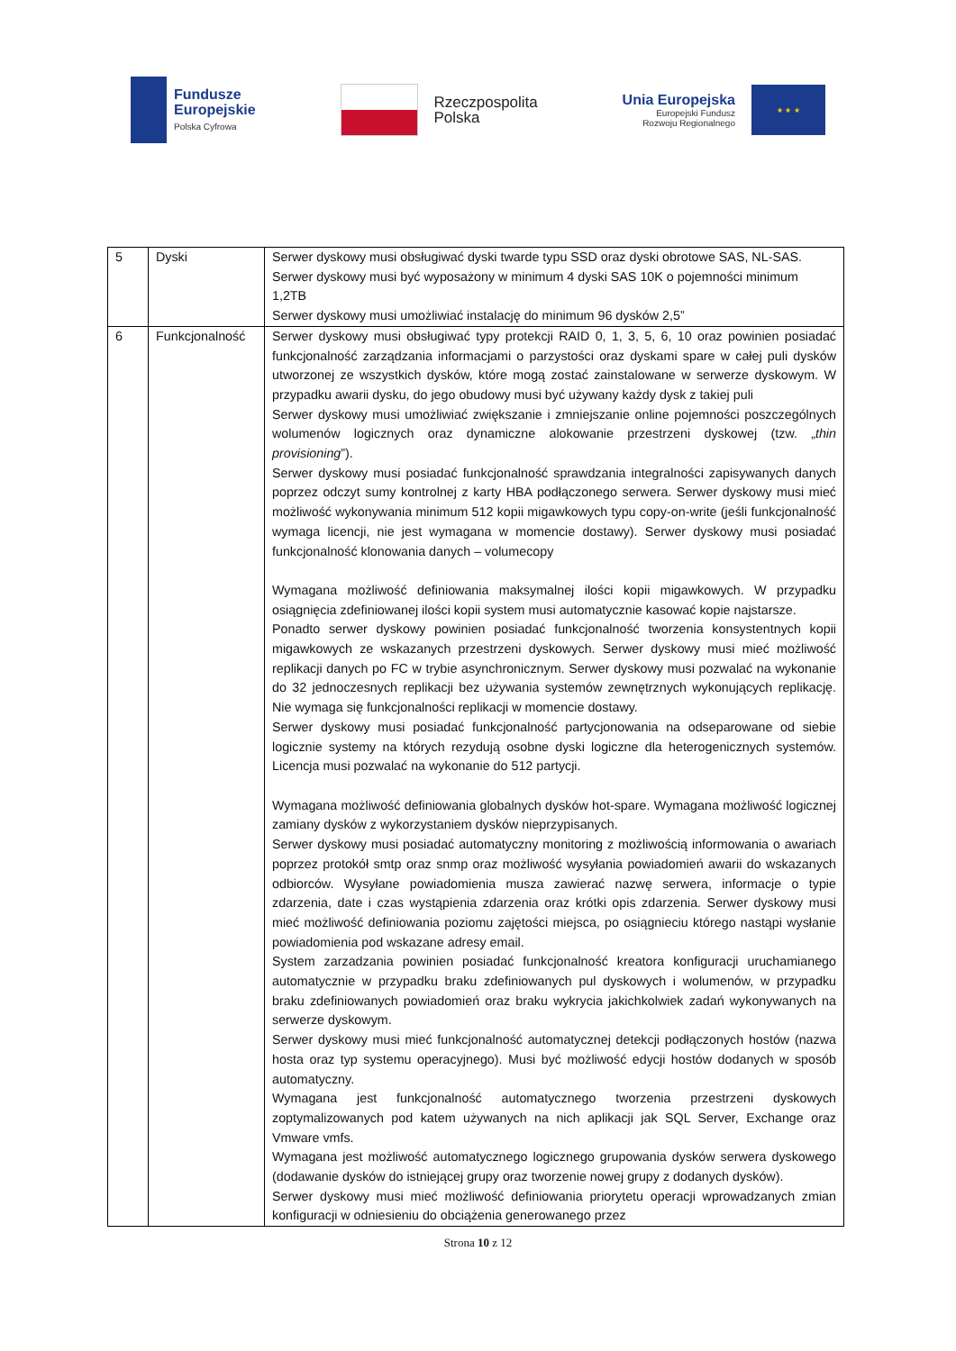Fundusze
Europejskie
Polska Cyfrowa
Rzeczpospolita
Polska
Unia Europejska
Europejski Fundusz
Rozwoju Regionalnego
★ ★ ★
| 5 | Dyski | Serwer dyskowy musi obsługiwać dyski twarde typu SSD oraz dyski obrotowe SAS, NL-SAS. Serwer dyskowy musi być wyposażony w minimum 4 dyski SAS 10K o pojemności minimum 1,2TB Serwer dyskowy musi umożliwiać instalację do minimum 96 dysków 2,5” |
| 6 | Funkcjonalność | Serwer dyskowy musi obsługiwać typy protekcji RAID 0, 1, 3, 5, 6, 10 oraz powinien posiadać funkcjonalność zarządzania informacjami o parzystości oraz dyskami spare w całej puli dysków utworzonej ze wszystkich dysków, które mogą zostać zainstalowane w serwerze dyskowym. W przypadku awarii dysku, do jego obudowy musi być używany każdy dysk z takiej puli Serwer dyskowy musi umożliwiać zwiększanie i zmniejszanie online pojemności poszczególnych wolumenów logicznych oraz dynamiczne alokowanie przestrzeni dyskowej (tzw. „ thin provisioning ”). Serwer dyskowy musi posiadać funkcjonalność sprawdzania integralności zapisywanych danych poprzez odczyt sumy kontrolnej z karty HBA podłączonego serwera. Serwer dyskowy musi mieć możliwość wykonywania minimum 512 kopii migawkowych typu copy-on-write (jeśli funkcjonalność wymaga licencji, nie jest wymagana w momencie dostawy). Serwer dyskowy musi posiadać funkcjonalność klonowania danych – volumecopy Wymagana możliwość definiowania maksymalnej ilości kopii migawkowych. W przypadku osiągnięcia zdefiniowanej ilości kopii system musi automatycznie kasować kopie najstarsze. Ponadto serwer dyskowy powinien posiadać funkcjonalność tworzenia konsystentnych kopii migawkowych ze wskazanych przestrzeni dyskowych. Serwer dyskowy musi mieć możliwość replikacji danych po FC w trybie asynchronicznym. Serwer dyskowy musi pozwalać na wykonanie do 32 jednoczesnych replikacji bez używania systemów zewnętrznych wykonujących replikację. Nie wymaga się funkcjonalności replikacji w momencie dostawy. Serwer dyskowy musi posiadać funkcjonalność partycjonowania na odseparowane od siebie logicznie systemy na których rezydują osobne dyski logiczne dla heterogenicznych systemów. Licencja musi pozwalać na wykonanie do 512 partycji. Wymagana możliwość definiowania globalnych dysków hot-spare. Wymagana możliwość logicznej zamiany dysków z wykorzystaniem dysków nieprzypisanych. Serwer dyskowy musi posiadać automatyczny monitoring z możliwością informowania o awariach poprzez protokół smtp oraz snmp oraz możliwość wysyłania powiadomień awarii do wskazanych odbiorców. Wysyłane powiadomienia musza zawierać nazwę serwera, informacje o typie zdarzenia, date i czas wystąpienia zdarzenia oraz krótki opis zdarzenia. Serwer dyskowy musi mieć możliwość definiowania poziomu zajętości miejsca, po osiągnieciu którego nastąpi wysłanie powiadomienia pod wskazane adresy email. System zarzadzania powinien posiadać funkcjonalność kreatora konfiguracji uruchamianego automatycznie w przypadku braku zdefiniowanych pul dyskowych i wolumenów, w przypadku braku zdefiniowanych powiadomień oraz braku wykrycia jakichkolwiek zadań wykonywanych na serwerze dyskowym. Serwer dyskowy musi mieć funkcjonalność automatycznej detekcji podłączonych hostów (nazwa hosta oraz typ systemu operacyjnego). Musi być możliwość edycji hostów dodanych w sposób automatyczny. Wymagana jest funkcjonalność automatycznego tworzenia przestrzeni dyskowych zoptymalizowanych pod katem używanych na nich aplikacji jak SQL Server, Exchange oraz Vmware vmfs. Wymagana jest możliwość automatycznego logicznego grupowania dysków serwera dyskowego (dodawanie dysków do istniejącej grupy oraz tworzenie nowej grupy z dodanych dysków). Serwer dyskowy musi mieć możliwość definiowania priorytetu operacji wprowadzanych zmian konfiguracji w odniesieniu do obciążenia generowanego przez |
Strona 10 z 12